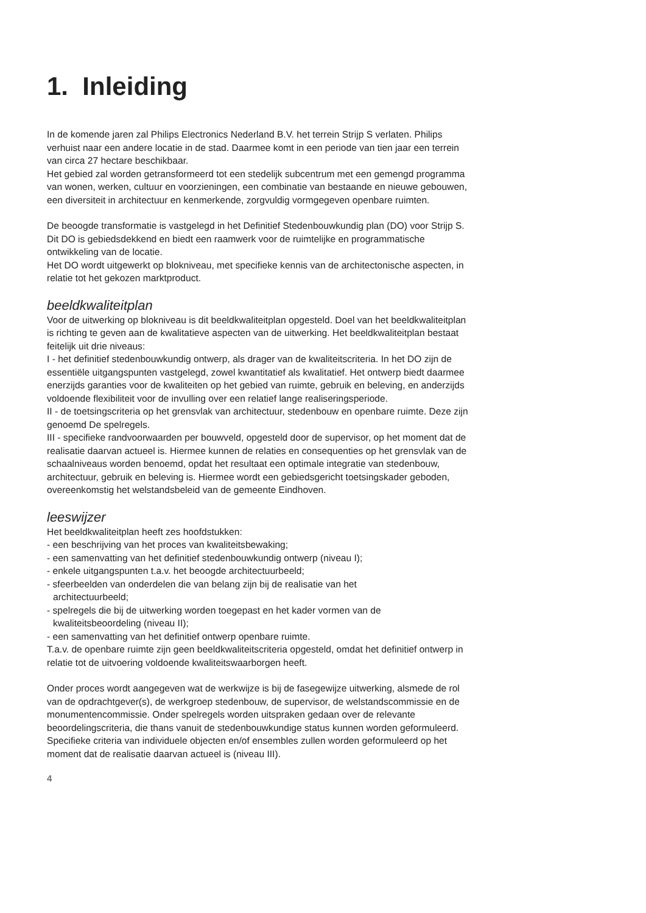1. Inleiding
In de komende jaren zal Philips Electronics Nederland B.V. het terrein Strijp S verlaten. Philips verhuist naar een andere locatie in de stad. Daarmee komt in een periode van tien jaar een terrein van circa 27 hectare beschikbaar.
Het gebied zal worden getransformeerd tot een stedelijk subcentrum met een gemengd programma van wonen, werken, cultuur en voorzieningen, een combinatie van bestaande en nieuwe gebouwen, een diversiteit in architectuur en kenmerkende, zorgvuldig vormgegeven openbare ruimten.
De beoogde transformatie is vastgelegd in het Definitief Stedenbouwkundig plan (DO) voor Strijp S. Dit DO is gebiedsdekkend en biedt een raamwerk voor de ruimtelijke en programmatische ontwikkeling van de locatie.
Het DO wordt uitgewerkt op blokniveau, met specifieke kennis van de architectonische aspecten, in relatie tot het gekozen marktproduct.
beeldkwaliteitplan
Voor de uitwerking op blokniveau is dit beeldkwaliteitplan opgesteld. Doel van het beeldkwaliteitplan is richting te geven aan de kwalitatieve aspecten van de uitwerking. Het beeldkwaliteitplan bestaat feitelijk uit drie niveaus:
I - het definitief stedenbouwkundig ontwerp, als drager van de kwaliteitscriteria. In het DO zijn de essentiële uitgangspunten vastgelegd, zowel kwantitatief als kwalitatief. Het ontwerp biedt daarmee enerzijds garanties voor de kwaliteiten op het gebied van ruimte, gebruik en beleving, en anderzijds voldoende flexibiliteit voor de invulling over een relatief lange realiseringsperiode.
II - de toetsingscriteria op het grensvlak van architectuur, stedenbouw en openbare ruimte. Deze zijn genoemd De spelregels.
III - specifieke randvoorwaarden per bouwveld, opgesteld door de supervisor, op het moment dat de realisatie daarvan actueel is. Hiermee kunnen de relaties en consequenties op het grensvlak van de schaalniveaus worden benoemd, opdat het resultaat een optimale integratie van stedenbouw, architectuur, gebruik en beleving is. Hiermee wordt een gebiedsgericht toetsingskader geboden, overeenkomstig het welstandsbeleid van de gemeente Eindhoven.
leeswijzer
Het beeldkwaliteitplan heeft zes hoofdstukken:
- een beschrijving van het proces van kwaliteitsbewaking;
- een samenvatting van het definitief stedenbouwkundig ontwerp (niveau I);
- enkele uitgangspunten t.a.v. het beoogde architectuurbeeld;
- sfeerbeelden van onderdelen die van belang zijn bij de realisatie van het
architectuurbeeld;
- spelregels die bij de uitwerking worden toegepast en het kader vormen van de
kwaliteitsbeoordeling (niveau II);
- een samenvatting van het definitief ontwerp openbare ruimte.
T.a.v. de openbare ruimte zijn geen beeldkwaliteitscriteria opgesteld, omdat het definitief ontwerp in relatie tot de uitvoering voldoende kwaliteitswaarborgen heeft.
Onder proces wordt aangegeven wat de werkwijze is bij de fasegewijze uitwerking, alsmede de rol van de opdrachtgever(s), de werkgroep stedenbouw, de supervisor, de welstandscommissie en de monumentencommissie. Onder spelregels worden uitspraken gedaan over de relevante beoordelingscriteria, die thans vanuit de stedenbouwkundige status kunnen worden geformuleerd. Specifieke criteria van individuele objecten en/of ensembles zullen worden geformuleerd op het moment dat de realisatie daarvan actueel is (niveau III).
4